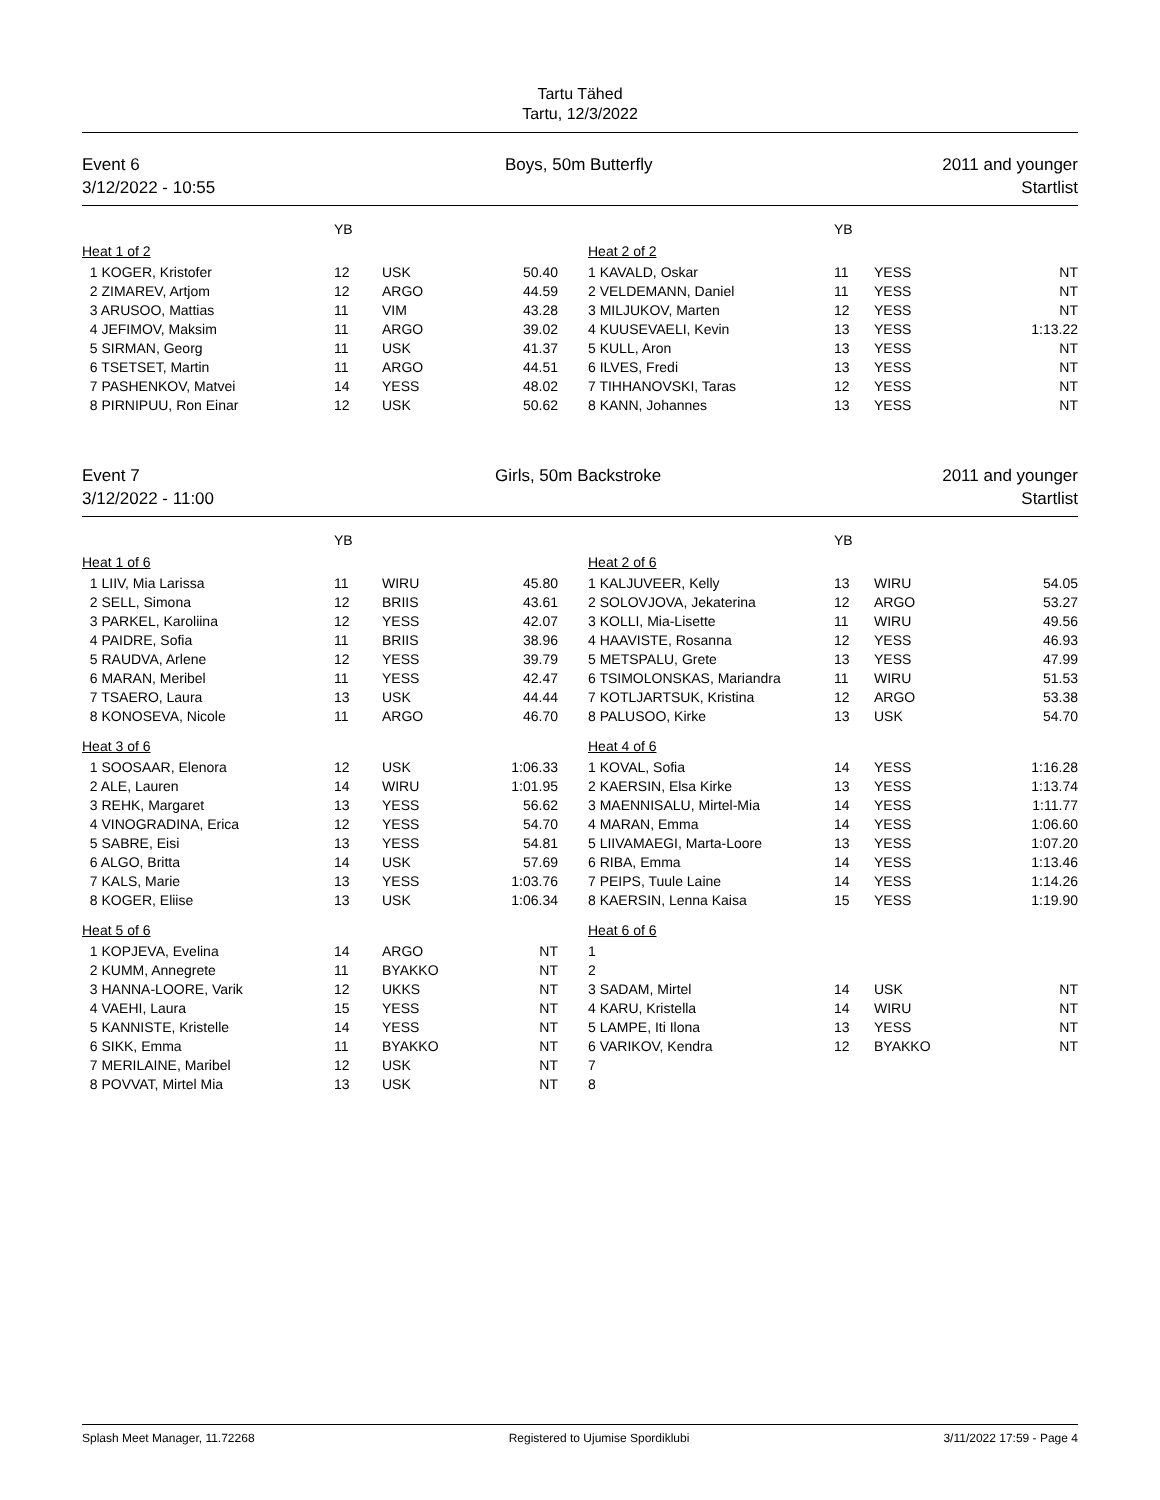Tartu Tähed
Tartu, 12/3/2022
Event 6
3/12/2022 - 10:55
Boys, 50m Butterfly 2011 and younger
Startlist
| | YB | | | | | YB | | |
| Heat 1 of 2 | | | | | Heat 2 of 2 | | | |
| 1 KOGER, Kristofer | 12 | USK | 50.40 | | 1 KAVALD, Oskar | 11 | YESS | NT |
| 2 ZIMAREV, Artjom | 12 | ARGO | 44.59 | | 2 VELDEMANN, Daniel | 11 | YESS | NT |
| 3 ARUSOO, Mattias | 11 | VIM | 43.28 | | 3 MILJUKOV, Marten | 12 | YESS | NT |
| 4 JEFIMOV, Maksim | 11 | ARGO | 39.02 | | 4 KUUSEVAELI, Kevin | 13 | YESS | 1:13.22 |
| 5 SIRMAN, Georg | 11 | USK | 41.37 | | 5 KULL, Aron | 13 | YESS | NT |
| 6 TSETSET, Martin | 11 | ARGO | 44.51 | | 6 ILVES, Fredi | 13 | YESS | NT |
| 7 PASHENKOV, Matvei | 14 | YESS | 48.02 | | 7 TIHHANOVSKI, Taras | 12 | YESS | NT |
| 8 PIRNIPUU, Ron Einar | 12 | USK | 50.62 | | 8 KANN, Johannes | 13 | YESS | NT |
Event 7
3/12/2022 - 11:00
Girls, 50m Backstroke 2011 and younger
Startlist
| | YB | | | | | YB | | |
| Heat 1 of 6 | | | | | Heat 2 of 6 | | | |
| 1 LIIV, Mia Larissa | 11 | WIRU | 45.80 | | 1 KALJUVEER, Kelly | 13 | WIRU | 54.05 |
| 2 SELL, Simona | 12 | BRIIS | 43.61 | | 2 SOLOVJOVA, Jekaterina | 12 | ARGO | 53.27 |
| 3 PARKEL, Karoliina | 12 | YESS | 42.07 | | 3 KOLLI, Mia-Lisette | 11 | WIRU | 49.56 |
| 4 PAIDRE, Sofia | 11 | BRIIS | 38.96 | | 4 HAAVISTE, Rosanna | 12 | YESS | 46.93 |
| 5 RAUDVA, Arlene | 12 | YESS | 39.79 | | 5 METSPALU, Grete | 13 | YESS | 47.99 |
| 6 MARAN, Meribel | 11 | YESS | 42.47 | | 6 TSIMOLONSKAS, Mariandra | 11 | WIRU | 51.53 |
| 7 TSAERO, Laura | 13 | USK | 44.44 | | 7 KOTLJARTSUK, Kristina | 12 | ARGO | 53.38 |
| 8 KONOSEVA, Nicole | 11 | ARGO | 46.70 | | 8 PALUSOO, Kirke | 13 | USK | 54.70 |
| Heat 3 of 6 | | | | | Heat 4 of 6 | | | |
| 1 SOOSAAR, Elenora | 12 | USK | 1:06.33 | | 1 KOVAL, Sofia | 14 | YESS | 1:16.28 |
| 2 ALE, Lauren | 14 | WIRU | 1:01.95 | | 2 KAERSIN, Elsa Kirke | 13 | YESS | 1:13.74 |
| 3 REHK, Margaret | 13 | YESS | 56.62 | | 3 MAENNISALU, Mirtel-Mia | 14 | YESS | 1:11.77 |
| 4 VINOGRADINA, Erica | 12 | YESS | 54.70 | | 4 MARAN, Emma | 14 | YESS | 1:06.60 |
| 5 SABRE, Eisi | 13 | YESS | 54.81 | | 5 LIIVAMAEGI, Marta-Loore | 13 | YESS | 1:07.20 |
| 6 ALGO, Britta | 14 | USK | 57.69 | | 6 RIBA, Emma | 14 | YESS | 1:13.46 |
| 7 KALS, Marie | 13 | YESS | 1:03.76 | | 7 PEIPS, Tuule Laine | 14 | YESS | 1:14.26 |
| 8 KOGER, Eliise | 13 | USK | 1:06.34 | | 8 KAERSIN, Lenna Kaisa | 15 | YESS | 1:19.90 |
| Heat 5 of 6 | | | | | Heat 6 of 6 | | | |
| 1 KOPJEVA, Evelina | 14 | ARGO | NT | | 1 | | | |
| 2 KUMM, Annegrete | 11 | BYAKKO | NT | | 2 | | | |
| 3 HANNA-LOORE, Varik | 12 | UKKS | NT | | 3 SADAM, Mirtel | 14 | USK | NT |
| 4 VAEHI, Laura | 15 | YESS | NT | | 4 KARU, Kristella | 14 | WIRU | NT |
| 5 KANNISTE, Kristelle | 14 | YESS | NT | | 5 LAMPE, Iti Ilona | 13 | YESS | NT |
| 6 SIKK, Emma | 11 | BYAKKO | NT | | 6 VARIKOV, Kendra | 12 | BYAKKO | NT |
| 7 MERILAINE, Maribel | 12 | USK | NT | | 7 | | | |
| 8 POVVAT, Mirtel Mia | 13 | USK | NT | | 8 | | | |
Splash Meet Manager, 11.72268 Registered to Ujumise Spordiklubi 3/11/2022 17:59 - Page 4